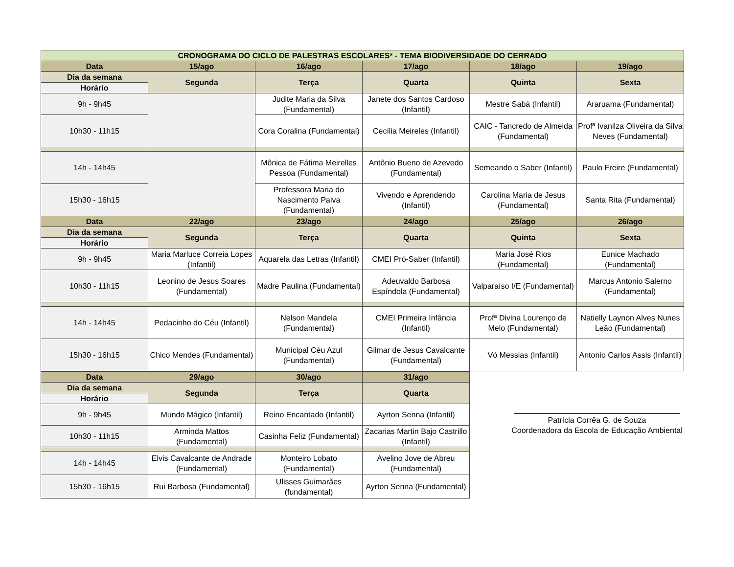| CRONOGRAMA DO CICLO DE PALESTRAS ESCOLARES* - TEMA BIODIVERSIDADE DO CERRADO | | | | | |
| --- | --- | --- | --- | --- | --- |
| Data | 15/ago | 16/ago | 17/ago | 18/ago | 19/ago |
| Dia da semana | Segunda | Terça | Quarta | Quinta | Sexta |
| Horário | | | | | |
| 9h - 9h45 | | Judite Maria da Silva (Fundamental) | Janete dos Santos Cardoso (Infantil) | Mestre Sabá (Infantil) | Araruama (Fundamental) |
| 10h30 - 11h15 | | Cora Coralina (Fundamental) | Cecília Meireles (Infantil) | CAIC - Tancredo de Almeida (Fundamental) | Profª Ivanilza Oliveira da Silva Neves (Fundamental) |
| 14h - 14h45 | | Mônica de Fátima Meirelles Pessoa (Fundamental) | Antônio Bueno de Azevedo (Fundamental) | Semeando o Saber (Infantil) | Paulo Freire (Fundamental) |
| 15h30 - 16h15 | | Professora Maria do Nascimento Paiva (Fundamental) | Vivendo e Aprendendo (Infantil) | Carolina Maria de Jesus (Fundamental) | Santa Rita (Fundamental) |
| Data | 22/ago | 23/ago | 24/ago | 25/ago | 26/ago |
| Dia da semana | Segunda | Terça | Quarta | Quinta | Sexta |
| Horário | | | | | |
| 9h - 9h45 | Maria Marluce Correia Lopes (Infantil) | Aquarela das Letras (Infantil) | CMEI Pró-Saber (Infantil) | Maria José Rios (Fundamental) | Eunice Machado (Fundamental) |
| 10h30 - 11h15 | Leonino de Jesus Soares (Fundamental) | Madre Paulina (Fundamental) | Adeuvaldo Barbosa Espíndola (Fundamental) | Valparaíso I/E (Fundamental) | Marcus Antonio Salerno (Fundamental) |
| 14h - 14h45 | Pedacinho do Céu (Infantil) | Nelson Mandela (Fundamental) | CMEI Primeira Infância (Infantil) | Profª Divina Lourenço de Melo (Fundamental) | Natielly Laynon Alves Nunes Leão (Fundamental) |
| 15h30 - 16h15 | Chico Mendes (Fundamental) | Municipal Céu Azul (Fundamental) | Gilmar de Jesus Cavalcante (Fundamental) | Vó Messias (Infantil) | Antonio Carlos Assis (Infantil) |
| Data | 29/ago | 30/ago | 31/ago |
| --- | --- | --- | --- |
| Dia da semana | Segunda | Terça | Quarta |
| Horário | | | |
| 9h - 9h45 | Mundo Mágico (Infantil) | Reino Encantado (Infantil) | Ayrton Senna (Infantil) |
| 10h30 - 11h15 | Arminda Mattos (Fundamental) | Casinha Feliz (Fundamental) | Zacarias Martin Bajo Castrillo (Infantil) |
| 14h - 14h45 | Elvis Cavalcante de Andrade (Fundamental) | Monteiro Lobato (Fundamental) | Avelino Jove de Abreu (Fundamental) |
| 15h30 - 16h15 | Rui Barbosa (Fundamental) | Ulisses Guimarães (fundamental) | Ayrton Senna (Fundamental) |
Patrícia Corrêa G. de Souza
Coordenadora da Escola de Educação Ambiental